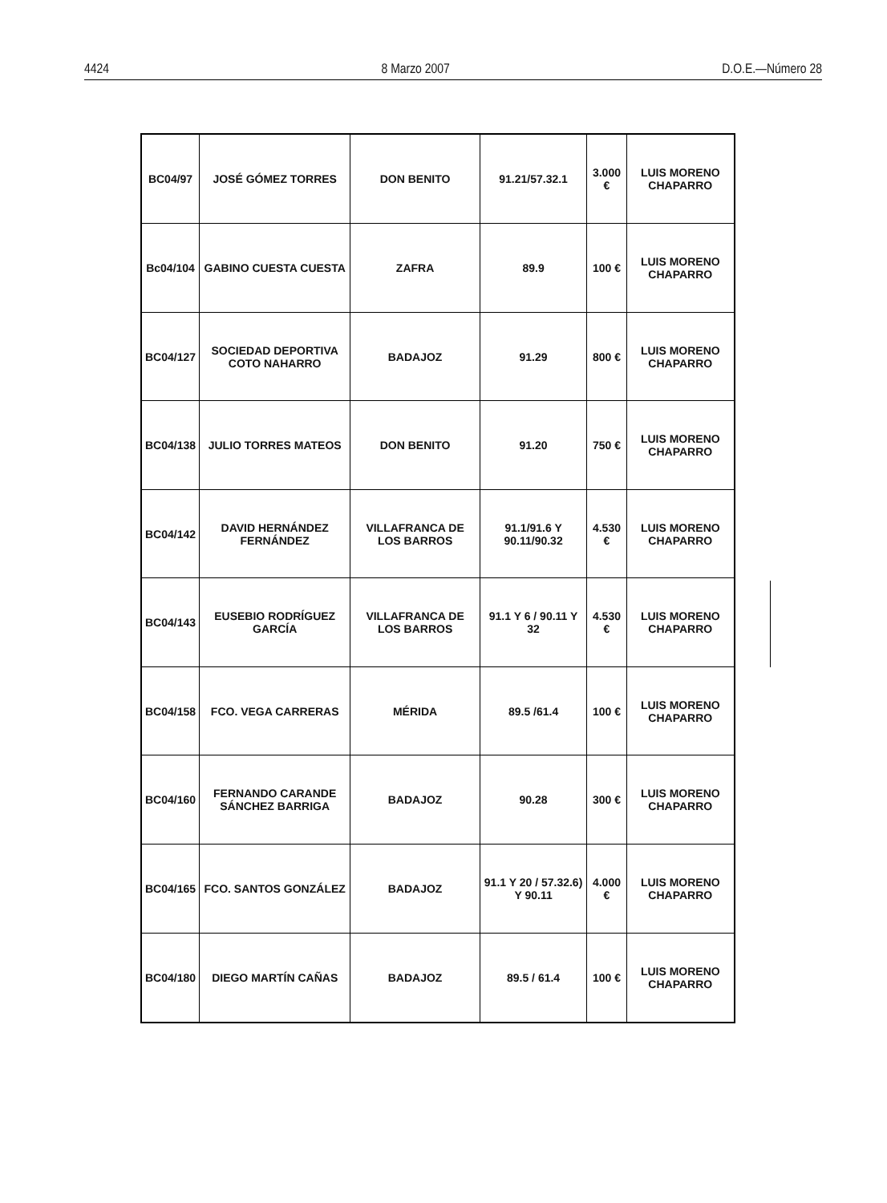4424 8 Marzo 2007 D.O.E.—Número 28
| BC04/97 | JOSÉ GÓMEZ TORRES | DON BENITO | 91.21/57.32.1 | 3.000 € | LUIS MORENO CHAPARRO |
| Bc04/104 | GABINO CUESTA CUESTA | ZAFRA | 89.9 | 100 € | LUIS MORENO CHAPARRO |
| BC04/127 | SOCIEDAD DEPORTIVA COTO NAHARRO | BADAJOZ | 91.29 | 800 € | LUIS MORENO CHAPARRO |
| BC04/138 | JULIO TORRES MATEOS | DON BENITO | 91.20 | 750 € | LUIS MORENO CHAPARRO |
| BC04/142 | DAVID HERNÁNDEZ FERNÁNDEZ | VILLAFRANCA DE LOS BARROS | 91.1/91.6 Y 90.11/90.32 | 4.530 € | LUIS MORENO CHAPARRO |
| BC04/143 | EUSEBIO RODRÍGUEZ GARCÍA | VILLAFRANCA DE LOS BARROS | 91.1 Y 6 / 90.11 Y 32 | 4.530 € | LUIS MORENO CHAPARRO |
| BC04/158 | FCO. VEGA CARRERAS | MÉRIDA | 89.5 /61.4 | 100 € | LUIS MORENO CHAPARRO |
| BC04/160 | FERNANDO CARANDE SÁNCHEZ BARRIGA | BADAJOZ | 90.28 | 300 € | LUIS MORENO CHAPARRO |
| BC04/165 | FCO. SANTOS GONZÁLEZ | BADAJOZ | 91.1 Y 20 / 57.32.6) Y 90.11 | 4.000 € | LUIS MORENO CHAPARRO |
| BC04/180 | DIEGO MARTÍN CAÑAS | BADAJOZ | 89.5 / 61.4 | 100 € | LUIS MORENO CHAPARRO |